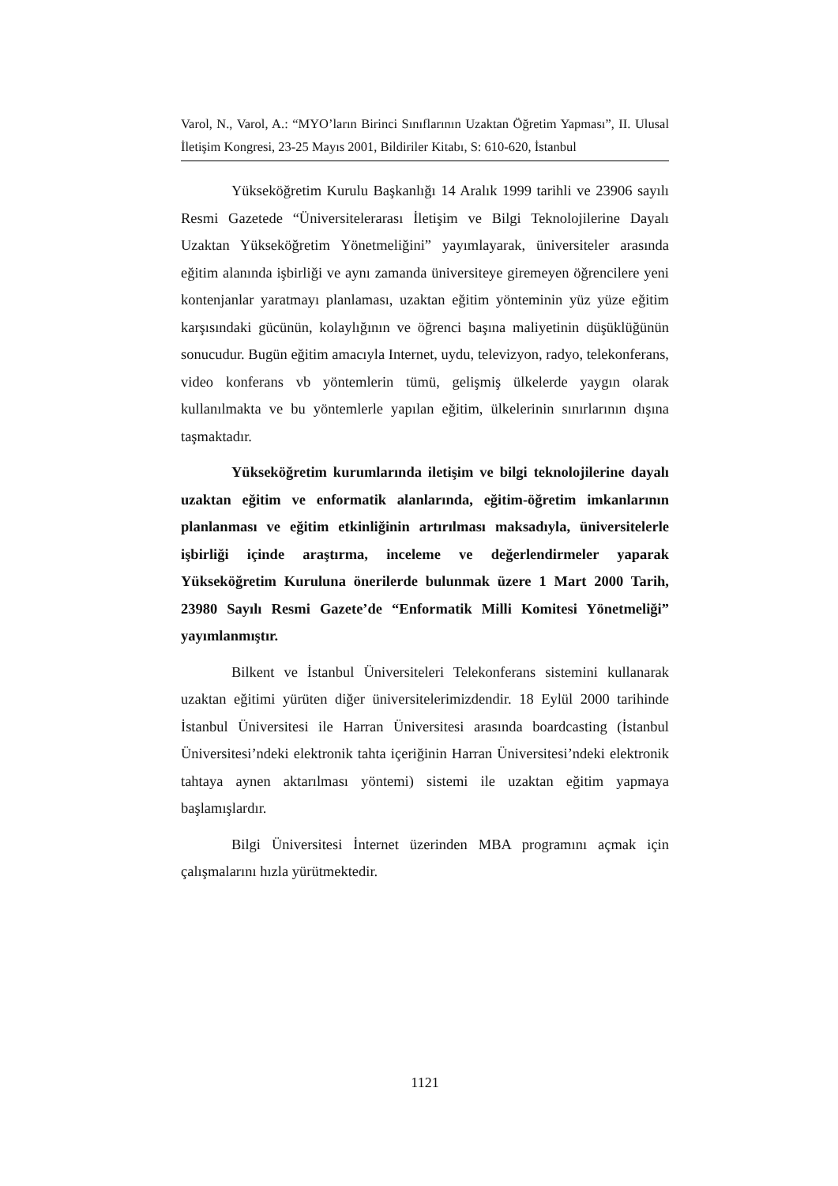Varol, N., Varol, A.: “MYO’ların Birinci Sınıflarının Uzaktan Öğretim Yapması”, II. Ulusal İletişim Kongresi, 23-25 Mayıs 2001, Bildiriler Kitabı, S: 610-620, İstanbul
Yükseköğretim Kurulu Başkanlığı 14 Aralık 1999 tarihli ve 23906 sayılı Resmi Gazetede “Üniversitelerarası İletişim ve Bilgi Teknolojilerine Dayalı Uzaktan Yükseköğretim Yönetmeliğini” yayımlayarak, üniversiteler arasında eğitim alanında işbirliği ve aynı zamanda üniversiteye giremeyen öğrencilere yeni kontenjanlar yaratmayı planlaması, uzaktan eğitim yönteminin yüz yüze eğitim karşısındaki gücünün, kolaylığının ve öğrenci başına maliyetinin düşüklüğünün sonucudur. Bugün eğitim amacıyla Internet, uydu, televizyon, radyo, telekonferans, video konferans vb yöntemlerin tümü, gelişmiş ülkelerde yaygın olarak kullanılmakta ve bu yöntemlerle yapılan eğitim, ülkelerinin sınırlarının dışına taşmaktadır.
Yükseköğretim kurumlarında iletişim ve bilgi teknolojilerine dayalı uzaktan eğitim ve enformatik alanlarında, eğitim-öğretim imkanlarının planlanması ve eğitim etkinliğinin artırılması maksadıyla, üniversitelerle işbirliği içinde araştırma, inceleme ve değerlendirmeler yaparak Yükseköğretim Kuruluna önerilerde bulunmak üzere 1 Mart 2000 Tarih, 23980 Sayılı Resmi Gazete’de “Enformatik Milli Komitesi Yönetmeliği” yayımlanmıştır.
Bilkent ve İstanbul Üniversiteleri Telekonferans sistemini kullanarak uzaktan eğitimi yürüten diğer üniversitelerimizdendir. 18 Eylül 2000 tarihinde İstanbul Üniversitesi ile Harran Üniversitesi arasında boardcasting (İstanbul Üniversitesi’ndeki elektronik tahta içeriğinin Harran Üniversitesi’ndeki elektronik tahtaya aynen aktarılması yöntemi) sistemi ile uzaktan eğitim yapmaya başlamışlardır.
Bilgi Üniversitesi İnternet üzerinden MBA programını açmak için çalışmalarını hızla yürütmektedir.
1121